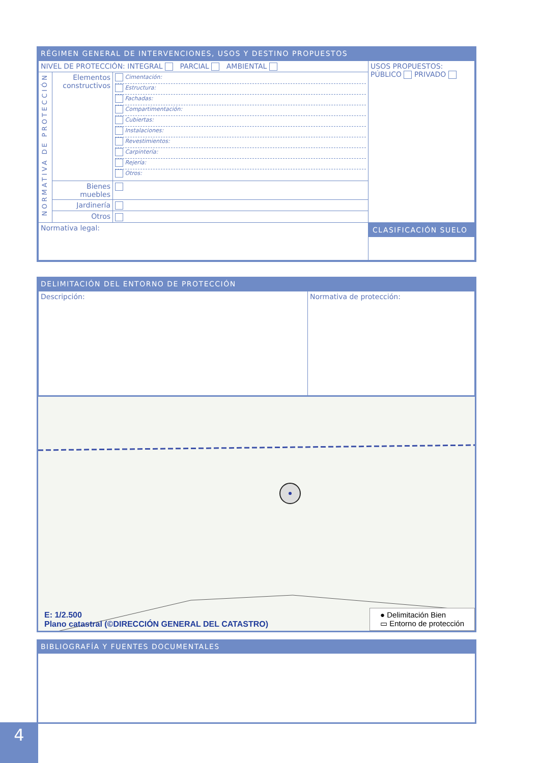RÉGIMEN GENERAL DE INTERVENCIONES, USOS Y DESTINO PROPUESTOS
| NIVEL DE PROTECCIÓN: INTEGRAL PARCIAL AMBIENTAL | | | USOS PROPUESTOS: PÚBLICO PRIVADO |
| NORMATIVA DE PROTECCIÓN | Elementos constructivos | Cimentación: Estructura: Fachadas: Compartimentación: Cubiertas: Instalaciones: Revestimientos: Carpintería: Rejería: Otros: | |
| | Bienes muebles | | |
| | Jardinería | | |
| | Otros | | |
| Normativa legal: | | | CLASIFICACIÓN SUELO |
DELIMITACIÓN DEL ENTORNO DE PROTECCIÓN
| Descripción: | Normativa de protección: |
E: 1/2.500
Plano catastral (©DIRECCIÓN GENERAL DEL CATASTRO)
● Delimitación Bien
▭ Entorno de protección
BIBLIOGRAFÍA Y FUENTES DOCUMENTALES
4